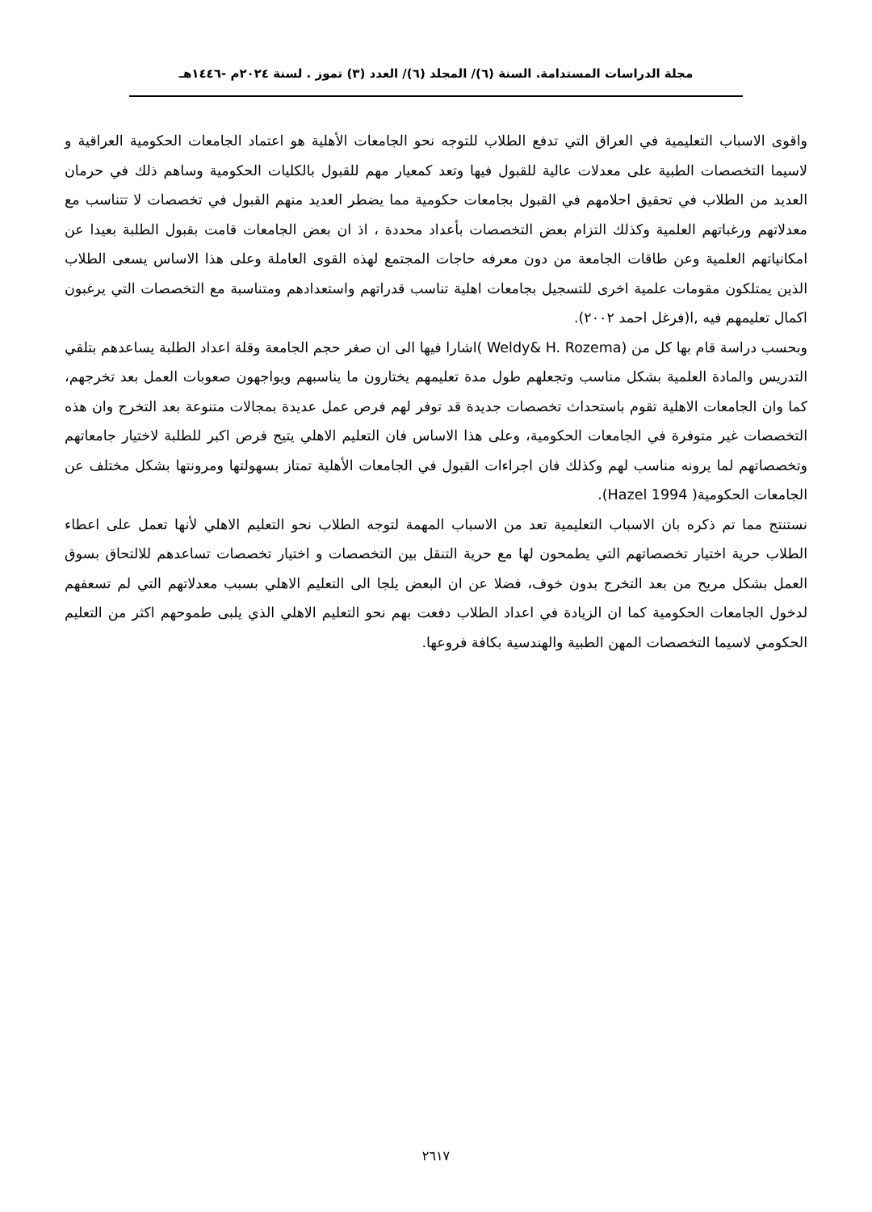مجلة الدراسات المستدامة. السنة (٦)/ المجلد (٦)/ العدد (٣) تموز . لسنة ٢٠٢٤م -١٤٤٦هـ
واقوى الاسباب التعليمية في العراق التي تدفع الطلاب للتوجه نحو الجامعات الأهلية هو اعتماد الجامعات الحكومية العراقية و لاسيما التخصصات الطبية على معدلات عالية للقبول فيها وتعد كمعيار مهم للقبول بالكليات الحكومية وساهم ذلك في حرمان العديد من الطلاب في تحقيق احلامهم في القبول بجامعات حكومية مما يضطر العديد منهم القبول في تخصصات لا تتناسب مع معدلاتهم ورغباتهم العلمية وكذلك التزام بعض التخصصات بأعداد محددة ، اذ ان بعض الجامعات قامت بقبول الطلبة بعيدا عن امكانياتهم العلمية وعن طاقات الجامعة من دون معرفه حاجات المجتمع لهذه القوى العاملة وعلى هذا الاساس يسعى الطلاب الذين يمتلكون مقومات علمية اخرى للتسجيل بجامعات اهلية تناسب قدراتهم واستعدادهم ومتناسبة مع التخصصات التي يرغبون اكمال تعليمهم فيه ,ا(فرغل احمد ٢٠٠٢).
وبحسب دراسة قام بها كل من (Weldy& H. Rozema )اشارا فيها الى ان صغر حجم الجامعة وقلة اعداد الطلبة يساعدهم بتلقي التدريس والمادة العلمية بشكل مناسب وتجعلهم طول مدة تعليمهم يختارون ما يناسبهم ويواجهون صعوبات العمل بعد تخرجهم، كما وان الجامعات الاهلية تقوم باستحداث تخصصات جديدة قد توفر لهم فرص عمل عديدة بمجالات متنوعة بعد التخرج وان هذه التخصصات غير متوفرة في الجامعات الحكومية، وعلى هذا الاساس فان التعليم الاهلي يتيح فرص اكبر للطلبة لاختيار جامعاتهم وتخصصاتهم لما يرونه مناسب لهم وكذلك فان اجراءات القبول في الجامعات الأهلية تمتاز بسهولتها ومرونتها بشكل مختلف عن الجامعات الحكومية( Hazel 1994).
نستنتج مما تم ذكره بان الاسباب التعليمية تعد من الاسباب المهمة لتوجه الطلاب نحو التعليم الاهلي لأنها تعمل على اعطاء الطلاب حرية اختيار تخصصاتهم التي يطمحون لها مع حرية التنقل بين التخصصات و اختيار تخصصات تساعدهم للالتحاق بسوق العمل بشكل مريح من بعد التخرج بدون خوف، فضلا عن ان البعض يلجا الى التعليم الاهلي بسبب معدلاتهم التي لم تسعفهم لدخول الجامعات الحكومية كما ان الزيادة في اعداد الطلاب دفعت بهم نحو التعليم الاهلي الذي يلبى طموحهم اكثر من التعليم الحكومي لاسيما التخصصات المهن الطبية والهندسية بكافة فروعها.
٢٦١٧